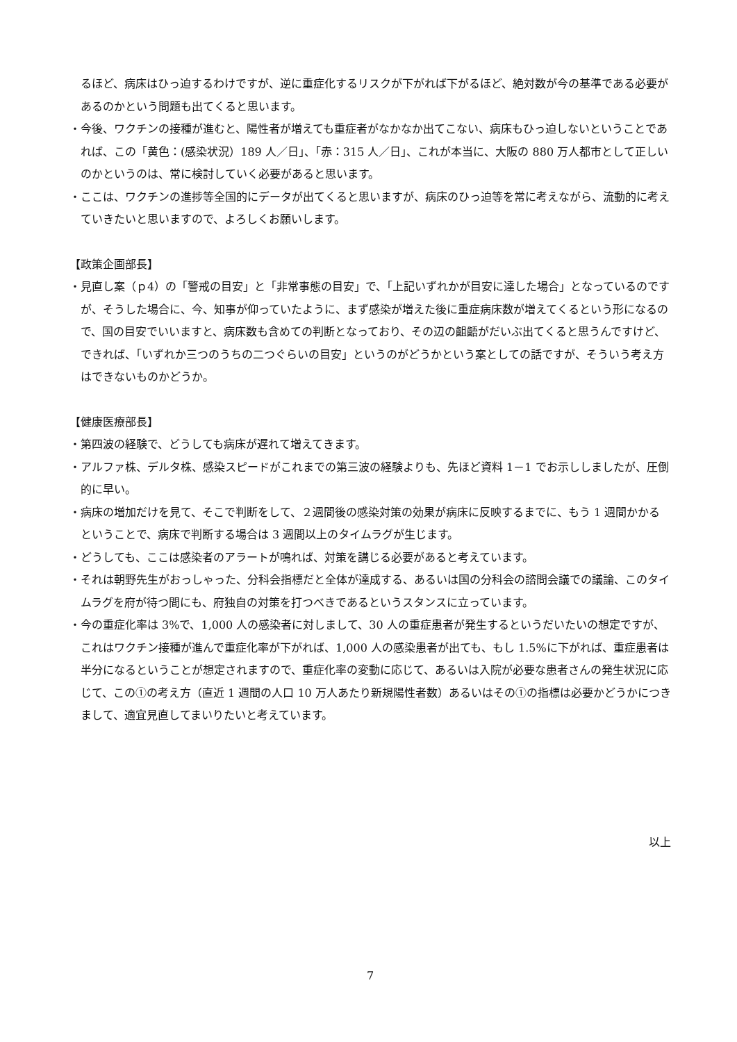るほど、病床はひっ迫するわけですが、逆に重症化するリスクが下がれば下がるほど、絶対数が今の基準である必要があるのかという問題も出てくると思います。
・今後、ワクチンの接種が進むと、陽性者が増えても重症者がなかなか出てこない、病床もひっ迫しないということであれば、この「黄色：(感染状況）189 人／日」、「赤：315 人／日」、これが本当に、大阪の 880 万人都市として正しいのかというのは、常に検討していく必要があると思います。
・ここは、ワクチンの進捗等全国的にデータが出てくると思いますが、病床のひっ迫等を常に考えながら、流動的に考えていきたいと思いますので、よろしくお願いします。
【政策企画部長】
・見直し案（ｐ4）の「警戒の目安」と「非常事態の目安」で、「上記いずれかが目安に達した場合」となっているのですが、そうした場合に、今、知事が仰っていたように、まず感染が増えた後に重症病床数が増えてくるという形になるので、国の目安でいいますと、病床数も含めての判断となっており、その辺の齟齬がだいぶ出てくると思うんですけど、できれば、「いずれか三つのうちの二つぐらいの目安」というのがどうかという案としての話ですが、そういう考え方はできないものかどうか。
【健康医療部長】
・第四波の経験で、どうしても病床が遅れて増えてきます。
・アルファ株、デルタ株、感染スピードがこれまでの第三波の経験よりも、先ほど資料 1－1 でお示ししましたが、圧倒的に早い。
・病床の増加だけを見て、そこで判断をして、２週間後の感染対策の効果が病床に反映するまでに、もう 1 週間かかるということで、病床で判断する場合は 3 週間以上のタイムラグが生じます。
・どうしても、ここは感染者のアラートが鳴れば、対策を講じる必要があると考えています。
・それは朝野先生がおっしゃった、分科会指標だと全体が達成する、あるいは国の分科会の諮問会議での議論、このタイムラグを府が待つ間にも、府独自の対策を打つべきであるというスタンスに立っています。
・今の重症化率は 3%で、1,000 人の感染者に対しまして、30 人の重症患者が発生するというだいたいの想定ですが、これはワクチン接種が進んで重症化率が下がれば、1,000 人の感染患者が出ても、もし 1.5%に下がれば、重症患者は半分になるということが想定されますので、重症化率の変動に応じて、あるいは入院が必要な患者さんの発生状況に応じて、この①の考え方（直近 1 週間の人口 10 万人あたり新規陽性者数）あるいはその①の指標は必要かどうかにつきまして、適宜見直してまいりたいと考えています。
以上
7